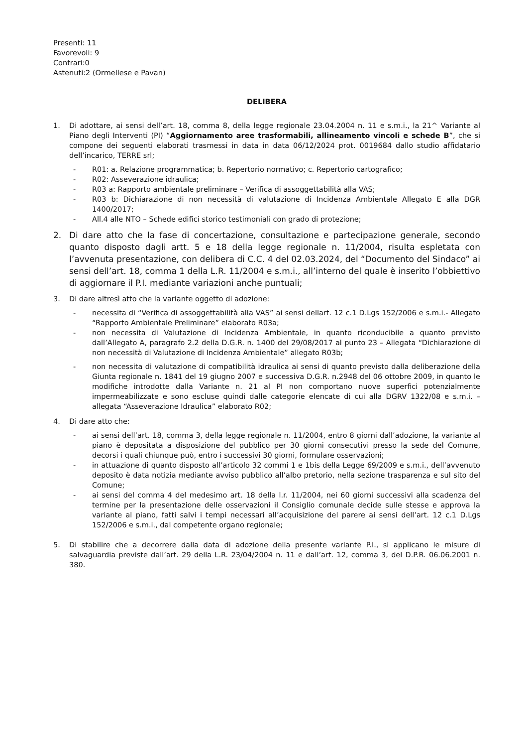Presenti: 11
Favorevoli: 9
Contrari:0
Astenuti:2 (Ormellese e Pavan)
DELIBERA
1. Di adottare, ai sensi dell’art. 18, comma 8, della legge regionale 23.04.2004 n. 11 e s.m.i., la 21^ Variante al Piano degli Interventi (PI) “Aggiornamento aree trasformabili, allineamento vincoli e schede B”, che si compone dei seguenti elaborati trasmessi in data in data 06/12/2024 prot. 0019684 dallo studio affidatario dell’incarico, TERRE srl;
- R01: a. Relazione programmatica; b. Repertorio normativo; c. Repertorio cartografico;
- R02: Asseverazione idraulica;
- R03 a: Rapporto ambientale preliminare – Verifica di assoggettabilità alla VAS;
- R03 b: Dichiarazione di non necessità di valutazione di Incidenza Ambientale Allegato E alla DGR 1400/2017;
- All.4 alle NTO – Schede edifici storico testimoniali con grado di protezione;
2. Di dare atto che la fase di concertazione, consultazione e partecipazione generale, secondo quanto disposto dagli artt. 5 e 18 della legge regionale n. 11/2004, risulta espletata con l’avvenuta presentazione, con delibera di C.C. 4 del 02.03.2024, del “Documento del Sindaco” ai sensi dell’art. 18, comma 1 della L.R. 11/2004 e s.m.i., all’interno del quale è inserito l’obbiettivo di aggiornare il P.I. mediante variazioni anche puntuali;
3. Di dare altresì atto che la variante oggetto di adozione:
- necessita di “Verifica di assoggettabilità alla VAS” ai sensi dellart. 12 c.1 D.Lgs 152/2006 e s.m.i.- Allegato “Rapporto Ambientale Preliminare” elaborato R03a;
- non necessita di Valutazione di Incidenza Ambientale, in quanto riconducibile a quanto previsto dall’Allegato A, paragrafo 2.2 della D.G.R. n. 1400 del 29/08/2017 al punto 23 – Allegata “Dichiarazione di non necessità di Valutazione di Incidenza Ambientale” allegato R03b;
- non necessita di valutazione di compatibilità idraulica ai sensi di quanto previsto dalla deliberazione della Giunta regionale n. 1841 del 19 giugno 2007 e successiva D.G.R. n.2948 del 06 ottobre 2009, in quanto le modifiche introdotte dalla Variante n. 21 al PI non comportano nuove superfici potenzialmente impermeabilizzate e sono escluse quindi dalle categorie elencate di cui alla DGRV 1322/08 e s.m.i. – allegata “Asseverazione Idraulica” elaborato R02;
4. Di dare atto che:
- ai sensi dell’art. 18, comma 3, della legge regionale n. 11/2004, entro 8 giorni dall’adozione, la variante al piano è depositata a disposizione del pubblico per 30 giorni consecutivi presso la sede del Comune, decorsi i quali chiunque può, entro i successivi 30 giorni, formulare osservazioni;
- in attuazione di quanto disposto all’articolo 32 commi 1 e 1bis della Legge 69/2009 e s.m.i., dell’avvenuto deposito è data notizia mediante avviso pubblico all’albo pretorio, nella sezione trasparenza e sul sito del Comune;
- ai sensi del comma 4 del medesimo art. 18 della l.r. 11/2004, nei 60 giorni successivi alla scadenza del termine per la presentazione delle osservazioni il Consiglio comunale decide sulle stesse e approva la variante al piano, fatti salvi i tempi necessari all’acquisizione del parere ai sensi dell’art. 12 c.1 D.Lgs 152/2006 e s.m.i., dal competente organo regionale;
5. Di stabilire che a decorrere dalla data di adozione della presente variante P.I., si applicano le misure di salvaguardia previste dall’art. 29 della L.R. 23/04/2004 n. 11 e dall’art. 12, comma 3, del D.P.R. 06.06.2001 n. 380.